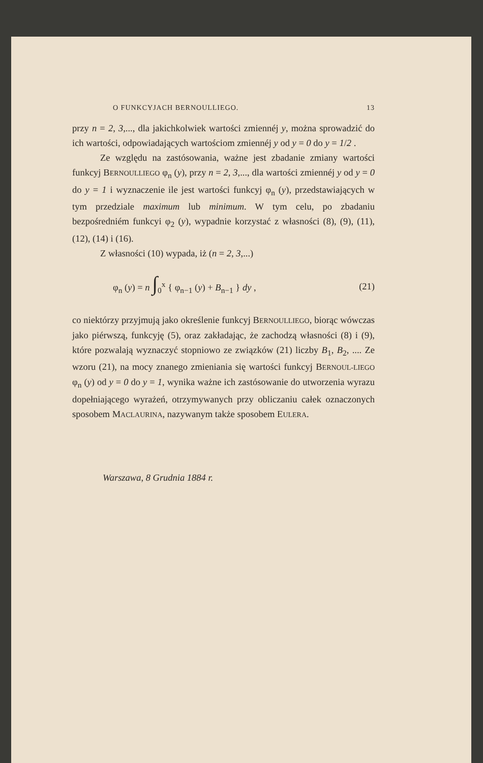O FUNKCYJACH BERNOULLIEGO. 13
przy n = 2, 3,..., dla jakichkolwiek wartości zmiennéj y, można sprowadzić do ich wartości, odpowiadających wartościom zmiennéj y od y = 0 do y = 1/2 .
Ze względu na zastósowania, ważne jest zbadanie zmiany wartości funkcyj BERNOULLIEGO φ<sub>n</sub> (y), przy n = 2, 3,..., dla wartości zmiennéj y od y = 0 do y = 1 i wyznaczenie ile jest wartości funkcyj φ<sub>n</sub> (y), przedstawiających w tym przedziale maximum lub minimum. W tym celu, po zbadaniu bezpośredniém funkcyi φ<sub>2</sub> (y), wypadnie korzystać z własności (8), (9), (11), (12), (14) i (16).
Z własności (10) wypada, iż (n = 2, 3,...)
φ<sub>n</sub> (y) = n ∫<sub>0</sub><sup>x</sup> { φ<sub>n−1</sub> (y) + B<sub>n−1</sub> } dy , (21)
co niektórzy przyjmują jako określenie funkcyj BERNOULLIEGO, biorąc wówczas jako piérwszą, funkcyję (5), oraz zakładając, że zachodzą własności (8) i (9), które pozwalają wyznaczyć stopniowo ze związków (21) liczby B<sub>1</sub>, B<sub>2</sub>, .... Ze wzoru (21), na mocy znanego zmieniania się wartości funkcyj BERNOUL-LIEGO φ<sub>n</sub> (y) od y = 0 do y = 1, wynika ważne ich zastósowanie do utworzenia wyrazu dopełniającego wyrażeń, otrzymywanych przy obliczaniu całek oznaczonych sposobem MACLAURINA, nazywanym także sposobem EULERA.
Warszawa, 8 Grudnia 1884 r.